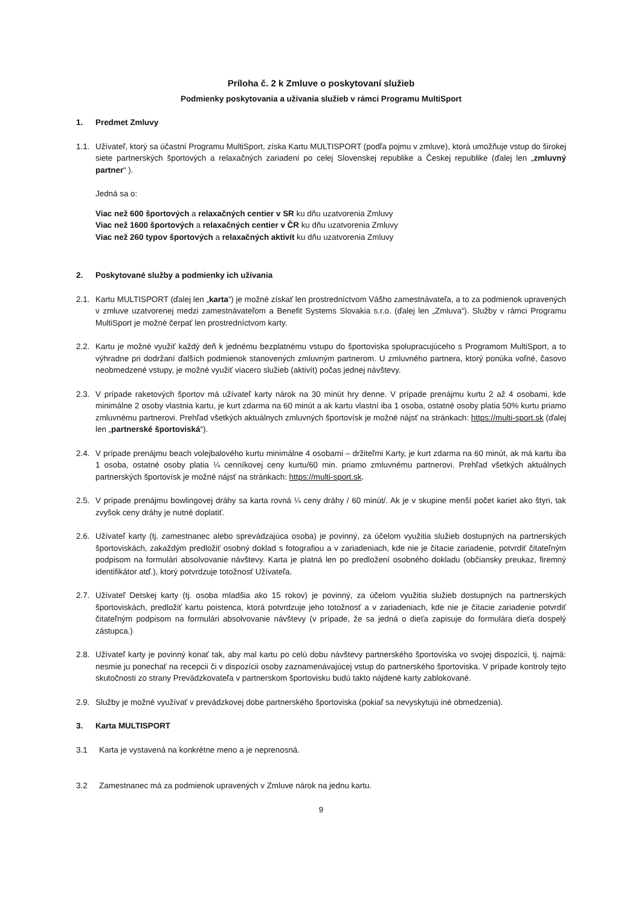Príloha č. 2 k Zmluve o poskytovaní služieb
Podmienky poskytovania a užívania služieb v rámci Programu MultiSport
1. Predmet Zmluvy
1.1. Užívateľ, ktorý sa účastní Programu MultiSport, získa Kartu MULTISPORT (podľa pojmu v zmluve), ktorá umožňuje vstup do širokej siete partnerských športových a relaxačných zariadení po celej Slovenskej republike a Českej republike (ďalej len „zmluvný partner“ ).
Jedná sa o:
Viac než 600 športových a relaxačných centier v SR ku dňu uzatvorenia Zmluvy
Viac než 1600 športových a relaxačných centier v ČR ku dňu uzatvorenia Zmluvy
Viac než 260 typov športových a relaxačných aktivít ku dňu uzatvorenia Zmluvy
2. Poskytované služby a podmienky ich užívania
2.1. Kartu MULTISPORT (ďalej len „karta“) je možné získať len prostredníctvom Vášho zamestnávateľa, a to za podmienok upravených v zmluve uzatvorenej medzi zamestnávateľom a Benefit Systems Slovakia s.r.o. (ďalej len „Zmluva“). Služby v rámci Programu MultiSport je možné čerpať len prostredníctvom karty.
2.2. Kartu je možné využiť každý deň k jednému bezplatnému vstupu do športoviska spolupracujúceho s Programom MultiSport, a to výhradne pri dodržaní ďalších podmienok stanovených zmluvným partnerom. U zmluvného partnera, ktorý ponúka voľné, časovo neobmedzené vstupy, je možné využiť viacero služieb (aktivít) počas jednej návštevy.
2.3. V prípade raketových športov má užívateľ karty nárok na 30 minút hry denne. V prípade prenájmu kurtu 2 až 4 osobami, kde minimálne 2 osoby vlastnia kartu, je kurt zdarma na 60 minút a ak kartu vlastní iba 1 osoba, ostatné osoby platia 50% kurtu priamo zmluvnému partnerovi. Prehľad všetkých aktuálnych zmluvných športovísk je možné nájsť na stránkach: https://multi-sport.sk (ďalej len „partnerské športoviská“).
2.4. V prípade prenájmu beach volejbalového kurtu minimálne 4 osobami – držiteľmi Karty, je kurt zdarma na 60 minút, ak má kartu iba 1 osoba, ostatné osoby platia ¼ cenníkovej ceny kurtu/60 min. priamo zmluvnému partnerovi. Prehľad všetkých aktuálnych partnerských športovísk je možné nájsť na stránkach: https://multi-sport.sk.
2.5. V prípade prenájmu bowlingovej dráhy sa karta rovná ¼ ceny dráhy / 60 minút/. Ak je v skupine menší počet kariet ako štyri, tak zvyšok ceny dráhy je nutné doplatiť.
2.6. Užívateľ karty (tj. zamestnanec alebo sprevádzajúca osoba) je povinný, za účelom využitia služieb dostupných na partnerských športoviskách, zakaždým predložiť osobný doklad s fotografiou a v zariadeniach, kde nie je čítacie zariadenie, potvrdiť čitateľným podpisom na formulári absolvovanie návštevy. Karta je platná len po predložení osobného dokladu (občiansky preukaz, firemný identifikátor atď.), ktorý potvrdzuje totožnosť Užívateľa.
2.7. Užívateľ Detskej karty (tj. osoba mladšia ako 15 rokov) je povinný, za účelom využitia služieb dostupných na partnerských športoviskách, predložiť kartu poistenca, ktorá potvrdzuje jeho totožnosť a v zariadeniach, kde nie je čítacie zariadenie potvrdiť čitateľným podpisom na formulári absolvovanie návštevy (v prípade, že sa jedná o dieťa zapisuje do formulára dieťa dospelý zástupca.)
2.8. Užívateľ karty je povinný konať tak, aby mal kartu po celú dobu návštevy partnerského športoviska vo svojej dispozícii, tj. najmä: nesmie ju ponechať na recepcii či v dispozícii osoby zaznamenávajúcej vstup do partnerského športoviska. V prípade kontroly tejto skutočnosti zo strany Prevádzkovateľa v partnerskom športovisku budú takto nájdené karty zablokované.
2.9. Služby je možné využívať v prevádzkovej dobe partnerského športoviska (pokiaľ sa nevyskytujú iné obmedzenia).
3. Karta MULTISPORT
3.1 Karta je vystavená na konkrétne meno a je neprenosná.
3.2 Zamestnanec má za podmienok upravených v Zmluve nárok na jednu kartu.
9